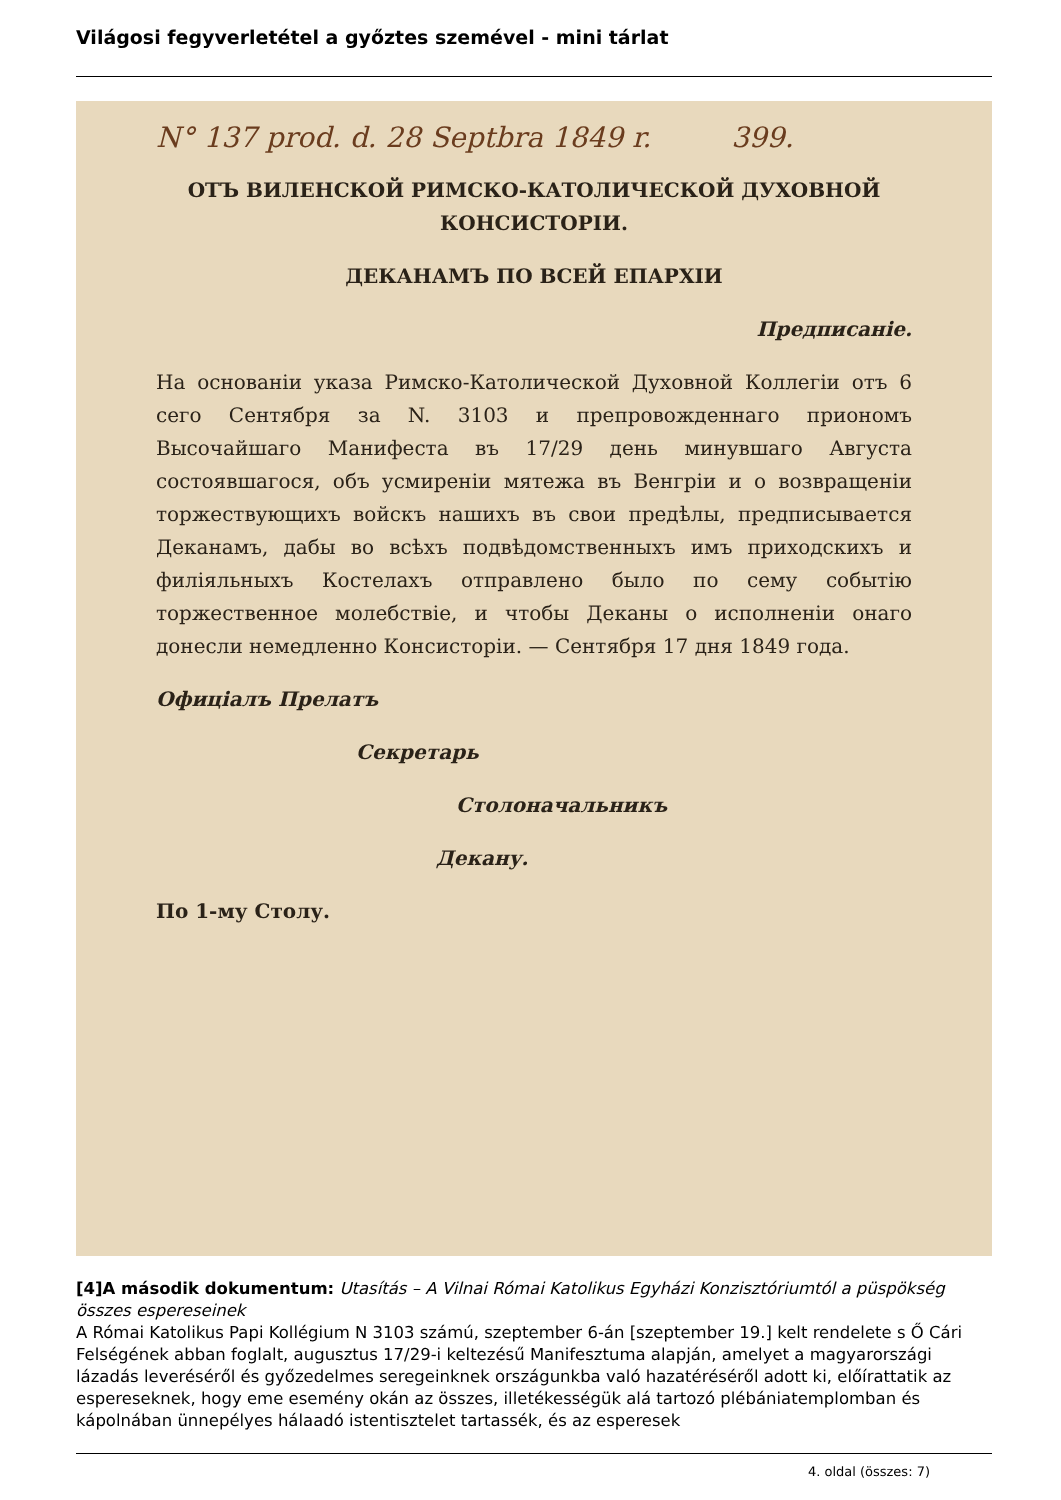Világosi fegyverletétel a győztes szemével - mini tárlat
N° 137 prod. d. 28 Septbra 1849 r. 399.
ОТЪ ВИЛЕНСКОЙ РИМСКО-КАТОЛИЧЕСКОЙ ДУХОВНОЙ КОНСИСТОРІИ.
ДЕКАНАМЪ ПО ВСЕЙ ЕПАРХІИ
Предписаніе.
На основаніи указа Римско-Католической Духовной Коллегіи отъ 6 сего Сентября за N. 3103 и препровожденнаго приономъ Высочайшаго Манифеста въ 17/29 день минувшаго Августа состоявшагося, объ усмиреніи мятежа въ Венгріи и о возвращеніи торжествующихъ войскъ нашихъ въ свои предѣлы, предписывается Деканамъ, дабы во всѣхъ подвѣдомственныхъ имъ приходскихъ и филіяльныхъ Костелахъ отправлено было по сему событію торжественное молебствіе, и чтобы Деканы о исполненіи онаго донесли немедленно Консисторіи. — Сентября 17 дня 1849 года.
Офиціалъ Прелатъ
Секретарь
Столоначальникъ
Декану.
По 1-му Столу.
[4]A második dokumentum: Utasítás – A Vilnai Római Katolikus Egyházi Konzisztóriumtól a püspökség összes espereseinek
A Római Katolikus Papi Kollégium N 3103 számú, szeptember 6-án [szeptember 19.] kelt rendelete s Ő Cári Felségének abban foglalt, augusztus 17/29-i keltezésű Manifesztuma alapján, amelyet a magyarországi lázadás leveréséről és győzedelmes seregeinknek országunkba való hazatéréséről adott ki, előírattatik az espereseknek, hogy eme esemény okán az összes, illetékességük alá tartozó plébániatemplomban és kápolnában ünnepélyes hálaadó istentisztelet tartassék, és az esperesek
4. oldal (összes: 7)